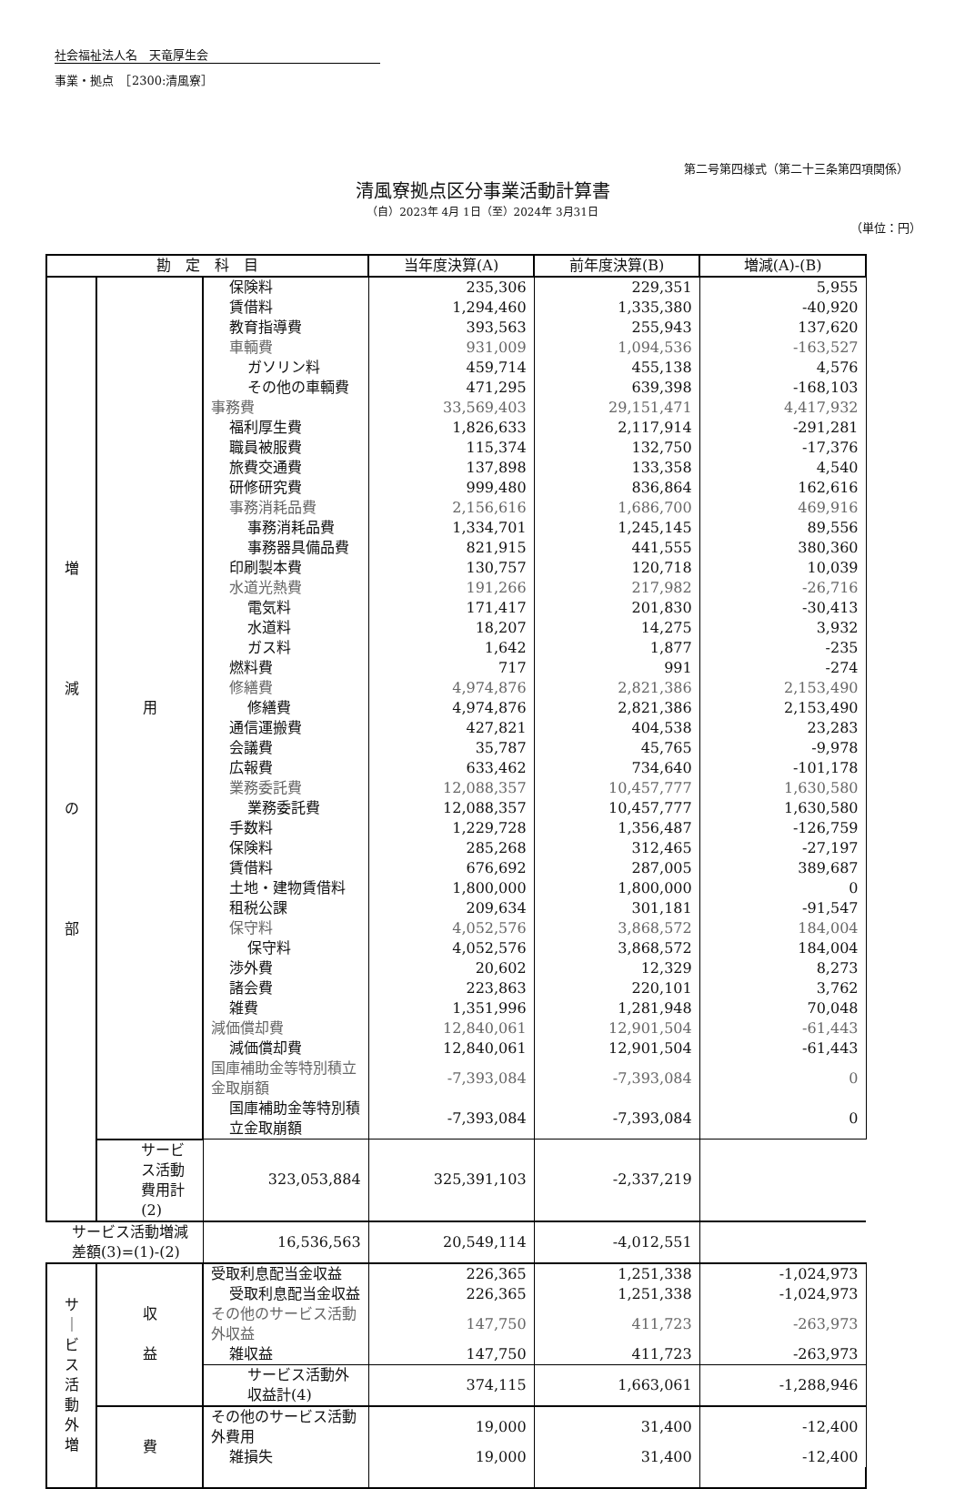社会福祉法人名　天竜厚生会
事業・拠点　［2300:清風寮］
第二号第四様式（第二十三条第四項関係）
清風寮拠点区分事業活動計算書
（自）2023年 4月 1日（至）2024年 3月31日
（単位：円）
| 勘 定 科 目 | | | 当年度決算(A) | 前年度決算(B) | 増減(A)-(B) |
| --- | --- | --- | --- | --- | --- |
| 増 減 の 部 | 用 | 保険料 | 235,306 | 229,351 | 5,955 |
| | | 賃借料 | 1,294,460 | 1,335,380 | -40,920 |
| | | 教育指導費 | 393,563 | 255,943 | 137,620 |
| | | 車輌費 | 931,009 | 1,094,536 | -163,527 |
| | | ガソリン料 | 459,714 | 455,138 | 4,576 |
| | | その他の車輌費 | 471,295 | 639,398 | -168,103 |
| | | 事務費 | 33,569,403 | 29,151,471 | 4,417,932 |
| | | 福利厚生費 | 1,826,633 | 2,117,914 | -291,281 |
| | | 職員被服費 | 115,374 | 132,750 | -17,376 |
| | | 旅費交通費 | 137,898 | 133,358 | 4,540 |
| | | 研修研究費 | 999,480 | 836,864 | 162,616 |
| | | 事務消耗品費 | 2,156,616 | 1,686,700 | 469,916 |
| | | 事務消耗品費 | 1,334,701 | 1,245,145 | 89,556 |
| | | 事務器具備品費 | 821,915 | 441,555 | 380,360 |
| | | 印刷製本費 | 130,757 | 120,718 | 10,039 |
| | | 水道光熱費 | 191,266 | 217,982 | -26,716 |
| | | 電気料 | 171,417 | 201,830 | -30,413 |
| | | 水道料 | 18,207 | 14,275 | 3,932 |
| | | ガス料 | 1,642 | 1,877 | -235 |
| | | 燃料費 | 717 | 991 | -274 |
| | | 修繕費 | 4,974,876 | 2,821,386 | 2,153,490 |
| | | 修繕費 | 4,974,876 | 2,821,386 | 2,153,490 |
| | | 通信運搬費 | 427,821 | 404,538 | 23,283 |
| | | 会議費 | 35,787 | 45,765 | -9,978 |
| | | 広報費 | 633,462 | 734,640 | -101,178 |
| | | 業務委託費 | 12,088,357 | 10,457,777 | 1,630,580 |
| | | 業務委託費 | 12,088,357 | 10,457,777 | 1,630,580 |
| | | 手数料 | 1,229,728 | 1,356,487 | -126,759 |
| | | 保険料 | 285,268 | 312,465 | -27,197 |
| | | 賃借料 | 676,692 | 287,005 | 389,687 |
| | | 土地・建物賃借料 | 1,800,000 | 1,800,000 | 0 |
| | | 租税公課 | 209,634 | 301,181 | -91,547 |
| | | 保守料 | 4,052,576 | 3,868,572 | 184,004 |
| | | 保守料 | 4,052,576 | 3,868,572 | 184,004 |
| | | 渉外費 | 20,602 | 12,329 | 8,273 |
| | | 諸会費 | 223,863 | 220,101 | 3,762 |
| | | 雑費 | 1,351,996 | 1,281,948 | 70,048 |
| | | 減価償却費 | 12,840,061 | 12,901,504 | -61,443 |
| | | 減価償却費 | 12,840,061 | 12,901,504 | -61,443 |
| | | 国庫補助金等特別積立金取崩額 | -7,393,084 | -7,393,084 | 0 |
| | | 国庫補助金等特別積立金取崩額 | -7,393,084 | -7,393,084 | 0 |
| | サービス活動費用計(2) | 323,053,884 | 325,391,103 | -2,337,219 | |
| サービス活動増減差額(3)=(1)-(2) | | 16,536,563 | 20,549,114 | -4,012,551 | |
| サ ｜ ビ ス 活 動 外 増 | 収 益 | 受取利息配当金収益 | 226,365 | 1,251,338 | -1,024,973 |
| | | 受取利息配当金収益 | 226,365 | 1,251,338 | -1,024,973 |
| | | その他のサービス活動外収益 | 147,750 | 411,723 | -263,973 |
| | | 雑収益 | 147,750 | 411,723 | -263,973 |
| | | サービス活動外収益計(4) | 374,115 | 1,663,061 | -1,288,946 |
| | 費 | その他のサービス活動外費用 | 19,000 | 31,400 | -12,400 |
| | | 雑損失 | 19,000 | 31,400 | -12,400 |